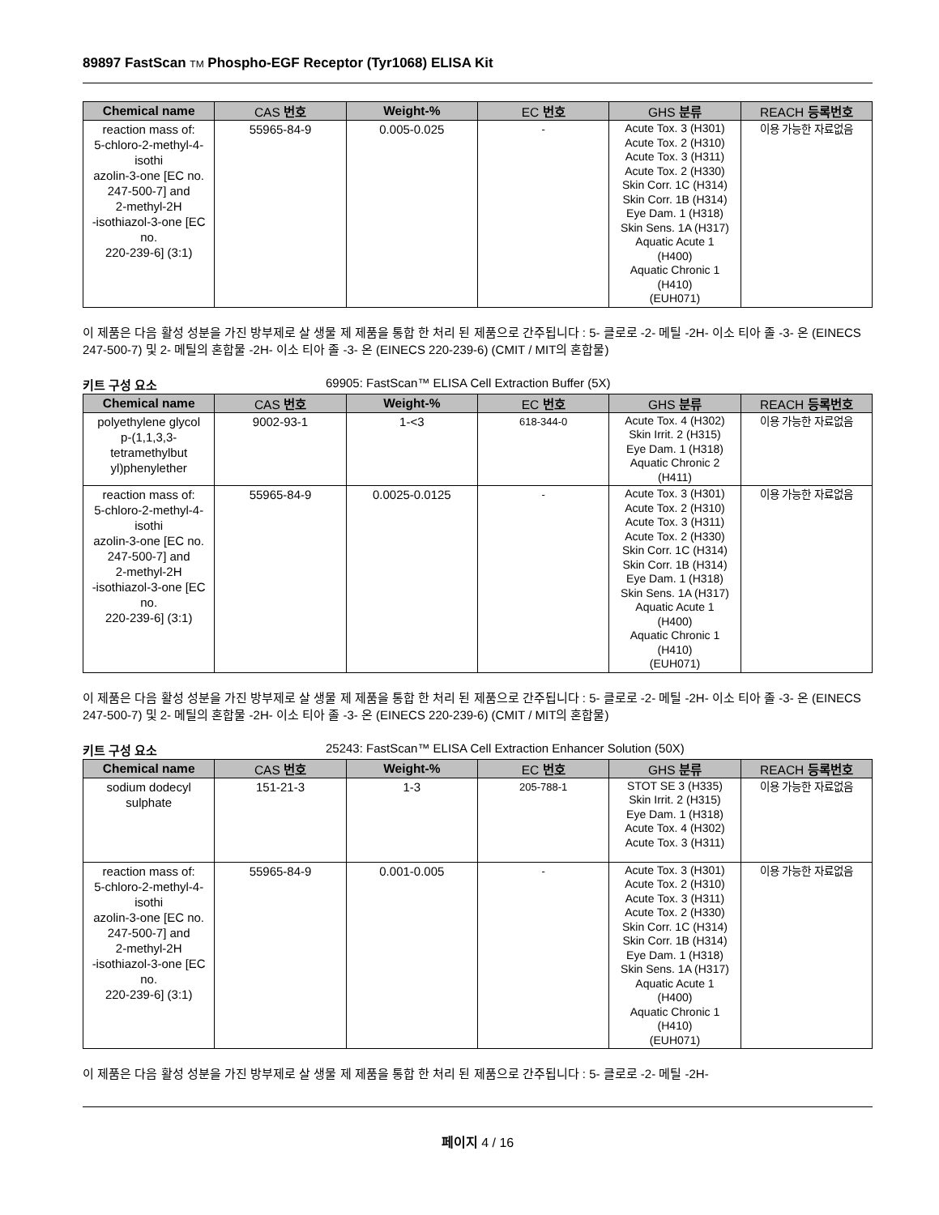89897 FastScan TM Phospho-EGF Receptor (Tyr1068) ELISA Kit
| Chemical name | CAS 번호 | Weight-% | EC 번호 | GHS 분류 | REACH 등록번호 |
| --- | --- | --- | --- | --- | --- |
| reaction mass of: 5-chloro-2-methyl-4-isothi azolin-3-one [EC no. 247-500-7] and 2-methyl-2H -isothiazol-3-one [EC no. 220-239-6] (3:1) | 55965-84-9 | 0.005-0.025 | - | Acute Tox. 3 (H301) Acute Tox. 2 (H310) Acute Tox. 3 (H311) Acute Tox. 2 (H330) Skin Corr. 1C (H314) Skin Corr. 1B (H314) Eye Dam. 1 (H318) Skin Sens. 1A (H317) Aquatic Acute 1 (H400) Aquatic Chronic 1 (H410) (EUH071) | 이용 가능한 자료없음 |
이 제품은 다음 활성 성분을 가진 방부제로 살 생물 제 제품을 통합 한 처리 된 제품으로 간주됩니다 : 5- 클로로 -2- 메틸 -2H- 이소 티아 졸 -3- 온 (EINECS 247-500-7) 및 2- 메틸의 혼합물 -2H- 이소 티아 졸 -3- 온 (EINECS 220-239-6) (CMIT / MIT의 혼합물)
키트 구성 요소 69905: FastScan™ ELISA Cell Extraction Buffer (5X)
| Chemical name | CAS 번호 | Weight-% | EC 번호 | GHS 분류 | REACH 등록번호 |
| --- | --- | --- | --- | --- | --- |
| polyethylene glycol p-(1,1,3,3-tetramethylbut yl)phenylether | 9002-93-1 | 1-<3 | 618-344-0 | Acute Tox. 4 (H302) Skin Irrit. 2 (H315) Eye Dam. 1 (H318) Aquatic Chronic 2 (H411) | 이용 가능한 자료없음 |
| reaction mass of: 5-chloro-2-methyl-4-isothi azolin-3-one [EC no. 247-500-7] and 2-methyl-2H -isothiazol-3-one [EC no. 220-239-6] (3:1) | 55965-84-9 | 0.0025-0.0125 | - | Acute Tox. 3 (H301) Acute Tox. 2 (H310) Acute Tox. 3 (H311) Acute Tox. 2 (H330) Skin Corr. 1C (H314) Skin Corr. 1B (H314) Eye Dam. 1 (H318) Skin Sens. 1A (H317) Aquatic Acute 1 (H400) Aquatic Chronic 1 (H410) (EUH071) | 이용 가능한 자료없음 |
이 제품은 다음 활성 성분을 가진 방부제로 살 생물 제 제품을 통합 한 처리 된 제품으로 간주됩니다 : 5- 클로로 -2- 메틸 -2H- 이소 티아 졸 -3- 온 (EINECS 247-500-7) 및 2- 메틸의 혼합물 -2H- 이소 티아 졸 -3- 온 (EINECS 220-239-6) (CMIT / MIT의 혼합물)
키트 구성 요소 25243: FastScan™ ELISA Cell Extraction Enhancer Solution (50X)
| Chemical name | CAS 번호 | Weight-% | EC 번호 | GHS 분류 | REACH 등록번호 |
| --- | --- | --- | --- | --- | --- |
| sodium dodecyl sulphate | 151-21-3 | 1-3 | 205-788-1 | STOT SE 3 (H335) Skin Irrit. 2 (H315) Eye Dam. 1 (H318) Acute Tox. 4 (H302) Acute Tox. 3 (H311) | 이용 가능한 자료없음 |
| reaction mass of: 5-chloro-2-methyl-4-isothi azolin-3-one [EC no. 247-500-7] and 2-methyl-2H -isothiazol-3-one [EC no. 220-239-6] (3:1) | 55965-84-9 | 0.001-0.005 | - | Acute Tox. 3 (H301) Acute Tox. 2 (H310) Acute Tox. 3 (H311) Acute Tox. 2 (H330) Skin Corr. 1C (H314) Skin Corr. 1B (H314) Eye Dam. 1 (H318) Skin Sens. 1A (H317) Aquatic Acute 1 (H400) Aquatic Chronic 1 (H410) (EUH071) | 이용 가능한 자료없음 |
이 제품은 다음 활성 성분을 가진 방부제로 살 생물 제 제품을 통합 한 처리 된 제품으로 간주됩니다 : 5- 클로로 -2- 메틸 -2H-
페이지 4 / 16